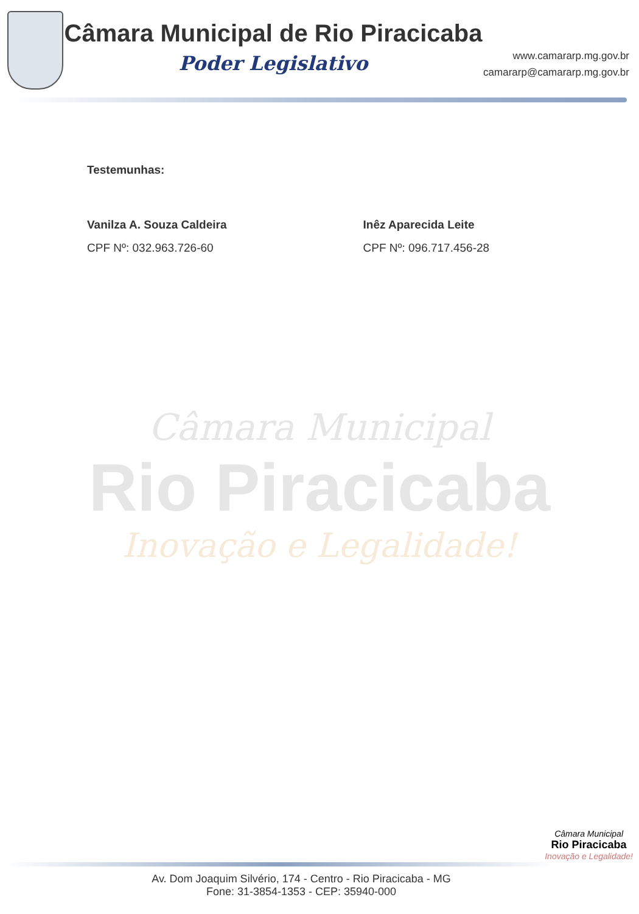Câmara Municipal de Rio Piracicaba
Poder Legislativo
www.camararp.mg.gov.br
camararp@camararp.mg.gov.br
Testemunhas:
Vanilza A. Souza Caldeira
CPF Nº: 032.963.726-60
Inêz Aparecida Leite
CPF Nº: 096.717.456-28
Câmara Municipal
Rio Piracicaba
Inovação e Legalidade!
Câmara Municipal
Rio Piracicaba
Inovação e Legalidade!
Av. Dom Joaquim Silvério, 174 - Centro - Rio Piracicaba - MG
Fone: 31-3854-1353 - CEP: 35940-000